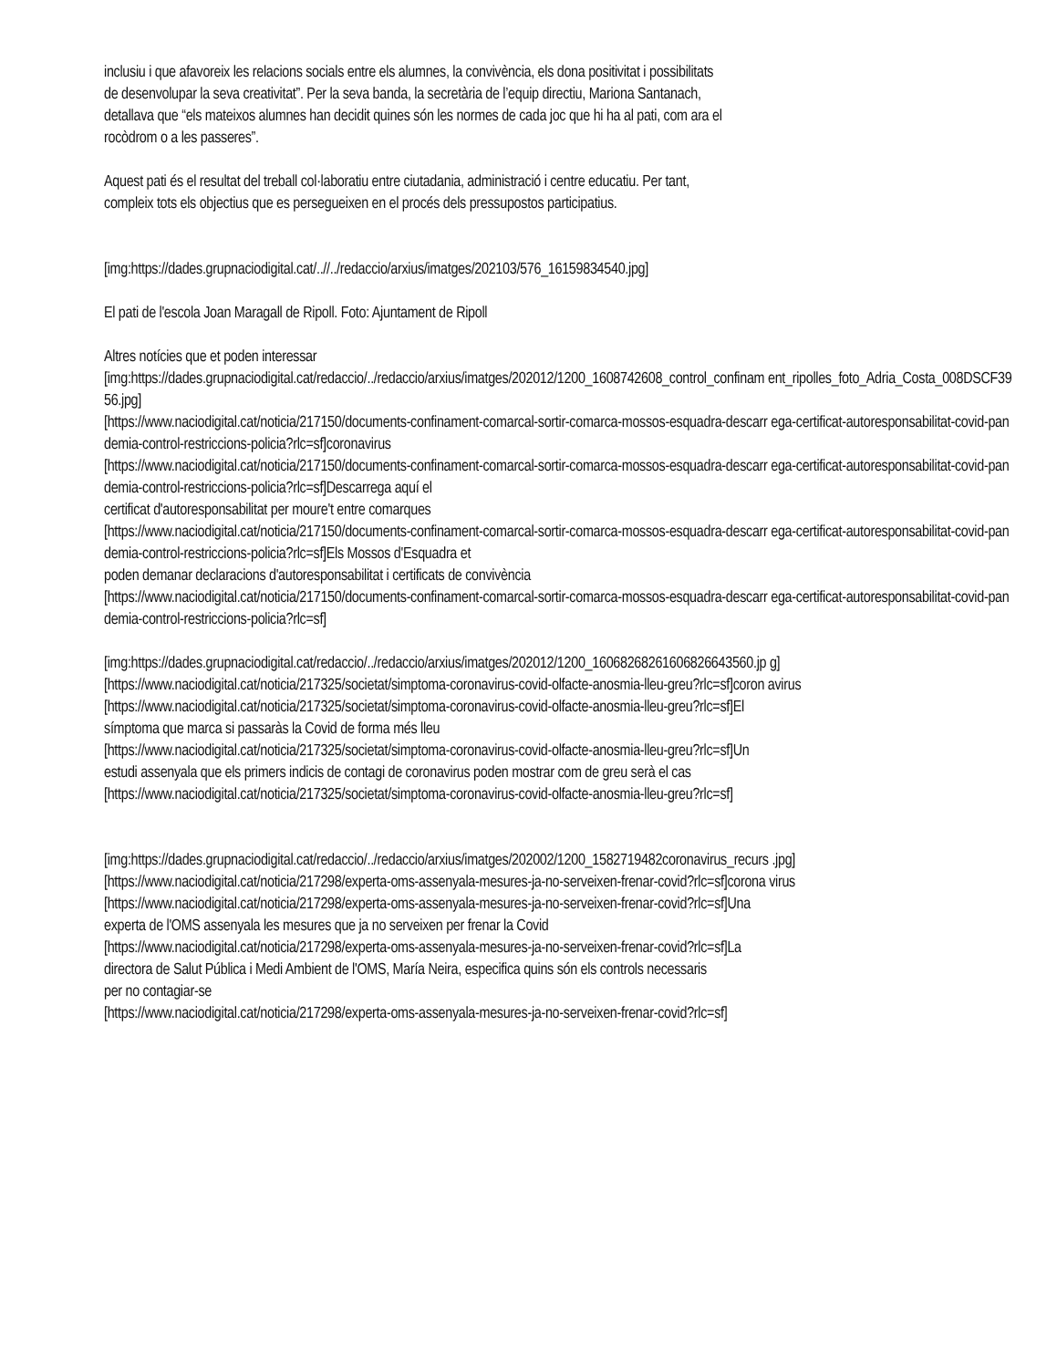inclusiu i que afavoreix les relacions socials entre els alumnes, la convivència, els dona positivitat i possibilitats
de desenvolupar la seva creativitat”. Per la seva banda, la secretària de l’equip directiu, Mariona Santanach,
detallava que “els mateixos alumnes han decidit quines són les normes de cada joc que hi ha al pati, com ara el
rocòdrom o a les passeres”.
Aquest pati és el resultat del treball col·laboratiu entre ciutadania, administració i centre educatiu. Per tant,
compleix tots els objectius que es persegueixen en el procés dels pressupostos participatius.
[img:https://dades.grupnaciodigital.cat/..//../redaccio/arxius/imatges/202103/576_16159834540.jpg]
El pati de l'escola Joan Maragall de Ripoll. Foto: Ajuntament de Ripoll
Altres notícies que et poden interessar
[img:https://dades.grupnaciodigital.cat/redaccio/../redaccio/arxius/imatges/202012/1200_1608742608_control_confinam ent_ripolles_foto_Adria_Costa_008DSCF3956.jpg]
[https://www.naciodigital.cat/noticia/217150/documents-confinament-comarcal-sortir-comarca-mossos-esquadra-descarr ega-certificat-autoresponsabilitat-covid-pandemia-control-restriccions-policia?rlc=sf]coronavirus
[https://www.naciodigital.cat/noticia/217150/documents-confinament-comarcal-sortir-comarca-mossos-esquadra-descarr ega-certificat-autoresponsabilitat-covid-pandemia-control-restriccions-policia?rlc=sf]Descarrega aquí el
certificat d'autoresponsabilitat per moure't entre comarques
[https://www.naciodigital.cat/noticia/217150/documents-confinament-comarcal-sortir-comarca-mossos-esquadra-descarr ega-certificat-autoresponsabilitat-covid-pandemia-control-restriccions-policia?rlc=sf]Els Mossos d'Esquadra et
poden demanar declaracions d'autoresponsabilitat i certificats de convivència
[https://www.naciodigital.cat/noticia/217150/documents-confinament-comarcal-sortir-comarca-mossos-esquadra-descarr ega-certificat-autoresponsabilitat-covid-pandemia-control-restriccions-policia?rlc=sf]
[img:https://dades.grupnaciodigital.cat/redaccio/../redaccio/arxius/imatges/202012/1200_16068268261606826643560.jp g]
[https://www.naciodigital.cat/noticia/217325/societat/simptoma-coronavirus-covid-olfacte-anosmia-lleu-greu?rlc=sf]coron avirus
[https://www.naciodigital.cat/noticia/217325/societat/simptoma-coronavirus-covid-olfacte-anosmia-lleu-greu?rlc=sf]El
símptoma que marca si passaràs la Covid de forma més lleu
[https://www.naciodigital.cat/noticia/217325/societat/simptoma-coronavirus-covid-olfacte-anosmia-lleu-greu?rlc=sf]Un
estudi assenyala que els primers indicis de contagi de coronavirus poden mostrar com de greu serà el cas
[https://www.naciodigital.cat/noticia/217325/societat/simptoma-coronavirus-covid-olfacte-anosmia-lleu-greu?rlc=sf]
[img:https://dades.grupnaciodigital.cat/redaccio/../redaccio/arxius/imatges/202002/1200_1582719482coronavirus_recurs .jpg]
[https://www.naciodigital.cat/noticia/217298/experta-oms-assenyala-mesures-ja-no-serveixen-frenar-covid?rlc=sf]corona virus
[https://www.naciodigital.cat/noticia/217298/experta-oms-assenyala-mesures-ja-no-serveixen-frenar-covid?rlc=sf]Una
experta de l'OMS assenyala les mesures que ja no serveixen per frenar la Covid
[https://www.naciodigital.cat/noticia/217298/experta-oms-assenyala-mesures-ja-no-serveixen-frenar-covid?rlc=sf]La
directora de Salut Pública i Medi Ambient de l'OMS, María Neira, especifica quins són els controls necessaris
per no contagiar-se
[https://www.naciodigital.cat/noticia/217298/experta-oms-assenyala-mesures-ja-no-serveixen-frenar-covid?rlc=sf]